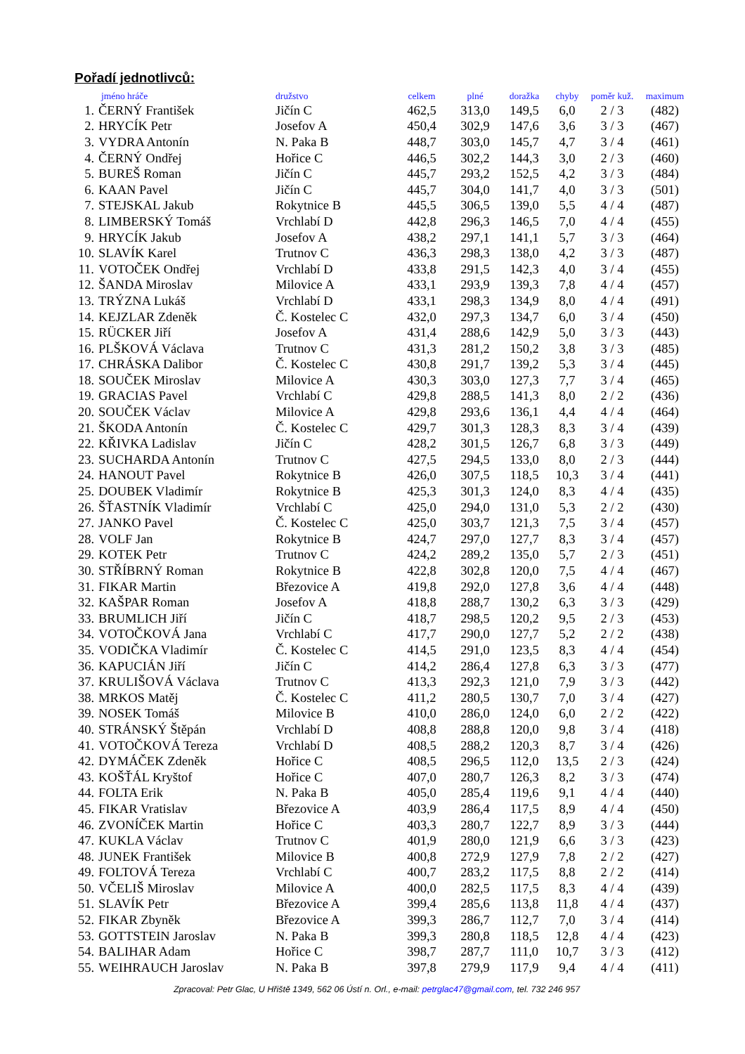Pořadí jednotlivců:
| | jméno hráče | družstvo | celkem | plné | doražka | chyby | poměr kuž. | maximum |
| --- | --- | --- | --- | --- | --- | --- | --- | --- |
| 1. | ČERNÝ František | Jičín C | 462,5 | 313,0 | 149,5 | 6,0 | 2 / 3 | (482) |
| 2. | HRYCÍK Petr | Josefov A | 450,4 | 302,9 | 147,6 | 3,6 | 3 / 3 | (467) |
| 3. | VYDRA Antonín | N. Paka B | 448,7 | 303,0 | 145,7 | 4,7 | 3 / 4 | (461) |
| 4. | ČERNÝ Ondřej | Hořice C | 446,5 | 302,2 | 144,3 | 3,0 | 2 / 3 | (460) |
| 5. | BUREŠ Roman | Jičín C | 445,7 | 293,2 | 152,5 | 4,2 | 3 / 3 | (484) |
| 6. | KAAN Pavel | Jičín C | 445,7 | 304,0 | 141,7 | 4,0 | 3 / 3 | (501) |
| 7. | STEJSKAL Jakub | Rokytnice B | 445,5 | 306,5 | 139,0 | 5,5 | 4 / 4 | (487) |
| 8. | LIMBERSKÝ Tomáš | Vrchlabí D | 442,8 | 296,3 | 146,5 | 7,0 | 4 / 4 | (455) |
| 9. | HRYCÍK Jakub | Josefov A | 438,2 | 297,1 | 141,1 | 5,7 | 3 / 3 | (464) |
| 10. | SLAVÍK Karel | Trutnov C | 436,3 | 298,3 | 138,0 | 4,2 | 3 / 3 | (487) |
| 11. | VOTOČEK Ondřej | Vrchlabí D | 433,8 | 291,5 | 142,3 | 4,0 | 3 / 4 | (455) |
| 12. | ŠANDA Miroslav | Milovice A | 433,1 | 293,9 | 139,3 | 7,8 | 4 / 4 | (457) |
| 13. | TRÝZNA Lukáš | Vrchlabí D | 433,1 | 298,3 | 134,9 | 8,0 | 4 / 4 | (491) |
| 14. | KEJZLAR Zdeněk | Č. Kostelec C | 432,0 | 297,3 | 134,7 | 6,0 | 3 / 4 | (450) |
| 15. | RÜCKER Jiří | Josefov A | 431,4 | 288,6 | 142,9 | 5,0 | 3 / 3 | (443) |
| 16. | PLŠKOVÁ Václava | Trutnov C | 431,3 | 281,2 | 150,2 | 3,8 | 3 / 3 | (485) |
| 17. | CHRÁSKA Dalibor | Č. Kostelec C | 430,8 | 291,7 | 139,2 | 5,3 | 3 / 4 | (445) |
| 18. | SOUČEK Miroslav | Milovice A | 430,3 | 303,0 | 127,3 | 7,7 | 3 / 4 | (465) |
| 19. | GRACIAS Pavel | Vrchlabí C | 429,8 | 288,5 | 141,3 | 8,0 | 2 / 2 | (436) |
| 20. | SOUČEK Václav | Milovice A | 429,8 | 293,6 | 136,1 | 4,4 | 4 / 4 | (464) |
| 21. | ŠKODA Antonín | Č. Kostelec C | 429,7 | 301,3 | 128,3 | 8,3 | 3 / 4 | (439) |
| 22. | KŘIVKA Ladislav | Jičín C | 428,2 | 301,5 | 126,7 | 6,8 | 3 / 3 | (449) |
| 23. | SUCHARDA Antonín | Trutnov C | 427,5 | 294,5 | 133,0 | 8,0 | 2 / 3 | (444) |
| 24. | HANOUT Pavel | Rokytnice B | 426,0 | 307,5 | 118,5 | 10,3 | 3 / 4 | (441) |
| 25. | DOUBEK Vladimír | Rokytnice B | 425,3 | 301,3 | 124,0 | 8,3 | 4 / 4 | (435) |
| 26. | ŠŤASTNÍK Vladimír | Vrchlabí C | 425,0 | 294,0 | 131,0 | 5,3 | 2 / 2 | (430) |
| 27. | JANKO Pavel | Č. Kostelec C | 425,0 | 303,7 | 121,3 | 7,5 | 3 / 4 | (457) |
| 28. | VOLF Jan | Rokytnice B | 424,7 | 297,0 | 127,7 | 8,3 | 3 / 4 | (457) |
| 29. | KOTEK Petr | Trutnov C | 424,2 | 289,2 | 135,0 | 5,7 | 2 / 3 | (451) |
| 30. | STŘÍBRNÝ Roman | Rokytnice B | 422,8 | 302,8 | 120,0 | 7,5 | 4 / 4 | (467) |
| 31. | FIKAR Martin | Březovice A | 419,8 | 292,0 | 127,8 | 3,6 | 4 / 4 | (448) |
| 32. | KAŠPAR Roman | Josefov A | 418,8 | 288,7 | 130,2 | 6,3 | 3 / 3 | (429) |
| 33. | BRUMLICH Jiří | Jičín C | 418,7 | 298,5 | 120,2 | 9,5 | 2 / 3 | (453) |
| 34. | VOTOČKOVÁ Jana | Vrchlabí C | 417,7 | 290,0 | 127,7 | 5,2 | 2 / 2 | (438) |
| 35. | VODIČKA Vladimír | Č. Kostelec C | 414,5 | 291,0 | 123,5 | 8,3 | 4 / 4 | (454) |
| 36. | KAPUCIÁN Jiří | Jičín C | 414,2 | 286,4 | 127,8 | 6,3 | 3 / 3 | (477) |
| 37. | KRULIŠOVÁ Václava | Trutnov C | 413,3 | 292,3 | 121,0 | 7,9 | 3 / 3 | (442) |
| 38. | MRKOS Matěj | Č. Kostelec C | 411,2 | 280,5 | 130,7 | 7,0 | 3 / 4 | (427) |
| 39. | NOSEK Tomáš | Milovice B | 410,0 | 286,0 | 124,0 | 6,0 | 2 / 2 | (422) |
| 40. | STRÁNSKÝ Štěpán | Vrchlabí D | 408,8 | 288,8 | 120,0 | 9,8 | 3 / 4 | (418) |
| 41. | VOTOČKOVÁ Tereza | Vrchlabí D | 408,5 | 288,2 | 120,3 | 8,7 | 3 / 4 | (426) |
| 42. | DYMÁČEK Zdeněk | Hořice C | 408,5 | 296,5 | 112,0 | 13,5 | 2 / 3 | (424) |
| 43. | KOŠŤÁL Kryštof | Hořice C | 407,0 | 280,7 | 126,3 | 8,2 | 3 / 3 | (474) |
| 44. | FOLTA Erik | N. Paka B | 405,0 | 285,4 | 119,6 | 9,1 | 4 / 4 | (440) |
| 45. | FIKAR Vratislav | Březovice A | 403,9 | 286,4 | 117,5 | 8,9 | 4 / 4 | (450) |
| 46. | ZVONÍČEK Martin | Hořice C | 403,3 | 280,7 | 122,7 | 8,9 | 3 / 3 | (444) |
| 47. | KUKLA Václav | Trutnov C | 401,9 | 280,0 | 121,9 | 6,6 | 3 / 3 | (423) |
| 48. | JUNEK František | Milovice B | 400,8 | 272,9 | 127,9 | 7,8 | 2 / 2 | (427) |
| 49. | FOLTOVÁ Tereza | Vrchlabí C | 400,7 | 283,2 | 117,5 | 8,8 | 2 / 2 | (414) |
| 50. | VČELIŠ Miroslav | Milovice A | 400,0 | 282,5 | 117,5 | 8,3 | 4 / 4 | (439) |
| 51. | SLAVÍK Petr | Březovice A | 399,4 | 285,6 | 113,8 | 11,8 | 4 / 4 | (437) |
| 52. | FIKAR Zbyněk | Březovice A | 399,3 | 286,7 | 112,7 | 7,0 | 3 / 4 | (414) |
| 53. | GOTTSTEIN Jaroslav | N. Paka B | 399,3 | 280,8 | 118,5 | 12,8 | 4 / 4 | (423) |
| 54. | BALIHAR Adam | Hořice C | 398,7 | 287,7 | 111,0 | 10,7 | 3 / 3 | (412) |
| 55. | WEIHRAUCH Jaroslav | N. Paka B | 397,8 | 279,9 | 117,9 | 9,4 | 4 / 4 | (411) |
Zpracoval: Petr Glac, U Hřiště 1349, 562 06 Ústí n. Orl., e-mail: petrglac47@gmail.com, tel. 732 246 957